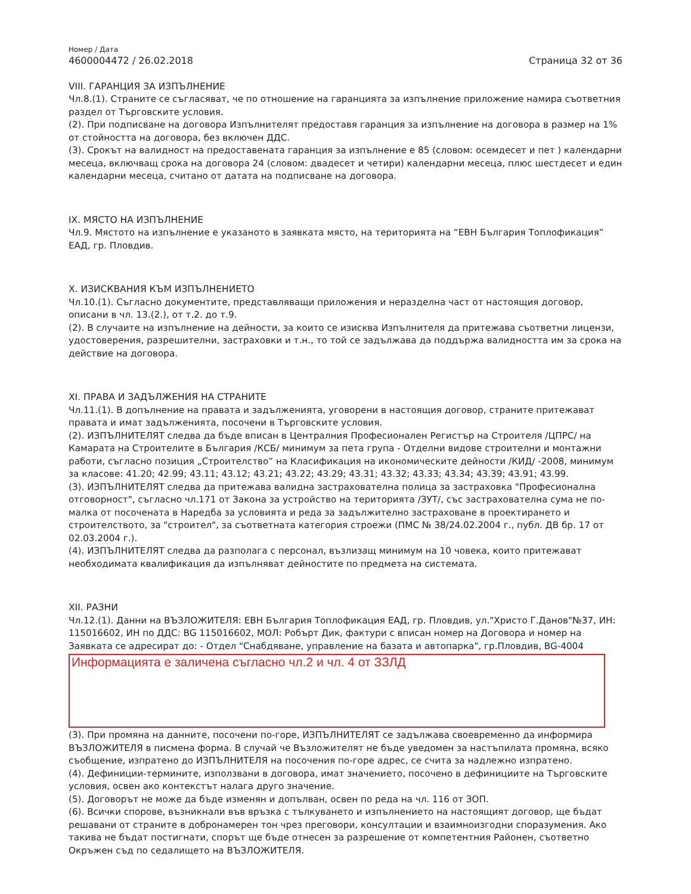Номер / Дата
4600004472 / 26.02.2018 Страница 32 от 36
VIII. ГАРАНЦИЯ ЗА ИЗПЪЛНЕНИЕ
Чл.8.(1). Страните се съгласяват, че по отношение на гаранцията за изпълнение приложение намира съответния раздел от Търговските условия.
(2). При подписване на договора Изпълнителят предоставя гаранция за изпълнение на договора в размер на 1% от стойността на договора, без включен ДДС.
(3). Срокът на валидност на предоставената гаранция за изпълнение е 85 (словом: осемдесет и пет ) календарни месеца, включващ срока на договора 24 (словом: двадесет и четири) календарни месеца, плюс шестдесет и един календарни месеца, считано от датата на подписване на договора.
IX. МЯСТО НА ИЗПЪЛНЕНИЕ
Чл.9. Мястото на изпълнение е указаното в заявката място, на територията на “ЕВН България Топлофикация” ЕАД, гр. Пловдив.
X. ИЗИСКВАНИЯ КЪМ ИЗПЪЛНЕНИЕТО
Чл.10.(1). Съгласно документите, представляващи приложения и неразделна част от настоящия договор, описани в чл. 13.(2.), от т.2. до т.9.
(2). В случаите на изпълнение на дейности, за които се изисква Изпълнителя да притежава съответни лицензи, удостоверения, разрешителни, застраховки и т.н., то той се задължава да поддържа валидността им за срока на действие на договора.
XI. ПРАВА И ЗАДЪЛЖЕНИЯ НА СТРАНИТЕ
Чл.11.(1). В допълнение на правата и задълженията, уговорени в настоящия договор, страните притежават правата и имат задълженията, посочени в Търговските условия.
(2). ИЗПЪЛНИТЕЛЯТ следва да бъде вписан в Централния Професионален Регистър на Строителя /ЦПРС/ на Камарата на Строителите в България /КСБ/ минимум за пета група - Отделни видове строителни и монтажни работи, съгласно позиция „Строителство” на Класификация на икономическите дейности /КИД/ -2008, минимум за класове: 41.20; 42.99; 43.11; 43.12; 43.21; 43.22; 43.29; 43.31; 43.32; 43.33; 43.34; 43.39; 43.91; 43.99.
(3). ИЗПЪЛНИТЕЛЯТ следва да притежава валидна застрахователна полица за застраховка "Професионална отговорност", съгласно чл.171 от Закона за устройство на територията /ЗУТ/, със застрахователна сума не по-малка от посочената в Наредба за условията и реда за задължително застраховане в проектирането и строителството, за "строител", за съответната категория строежи (ПМС № 38/24.02.2004 г., публ. ДВ бр. 17 от 02.03.2004 г.).
(4). ИЗПЪЛНИТЕЛЯТ следва да разполага с персонал, възлизащ минимум на 10 човека, които притежават необходимата квалификация да изпълняват дейностите по предмета на системата.
XII. РАЗНИ
Чл.12.(1). Данни на ВЪЗЛОЖИТЕЛЯ: ЕВН България Топлофикация ЕАД, гр. Пловдив, ул."Христо Г.Данов"№37, ИН: 115016602, ИН по ДДС: BG 115016602, МОЛ: Робърт Дик, фактури с вписан номер на Договора и номер на Заявката се адресират до: - Отдел "Снабдяване, управление на базата и автопарка", гр.Пловдив, BG-4004
Информацията е заличена съгласно чл.2 и чл. 4 от ЗЗЛД
(3). При промяна на данните, посочени по-горе, ИЗПЪЛНИТЕЛЯТ се задължава своевременно да информира ВЪЗЛОЖИТЕЛЯ в писмена форма. В случай че Възложителят не бъде уведомен за настъпилата промяна, всяко съобщение, изпратено до ИЗПЪЛНИТЕЛЯ на посочения по-горе адрес, се счита за надлежно изпратено.
(4). Дефиниции-термините, използвани в договора, имат значението, посочено в дефинициите на Търговските условия, освен ако контекстът налага друго значение.
(5). Договорът не може да бъде изменян и допълван, освен по реда на чл. 116 от ЗОП.
(6). Всички спорове, възникнали във връзка с тълкуването и изпълнението на настоящият договор, ще бъдат решавани от страните в добронамерен тон чрез преговори, консултации и взаимноизгодни споразумения. Ако такива не бъдат постигнати, спорът ще бъде отнесен за разрешение от компетентния Районен, съответно Окръжен съд по седалището на ВЪЗЛОЖИТЕЛЯ.